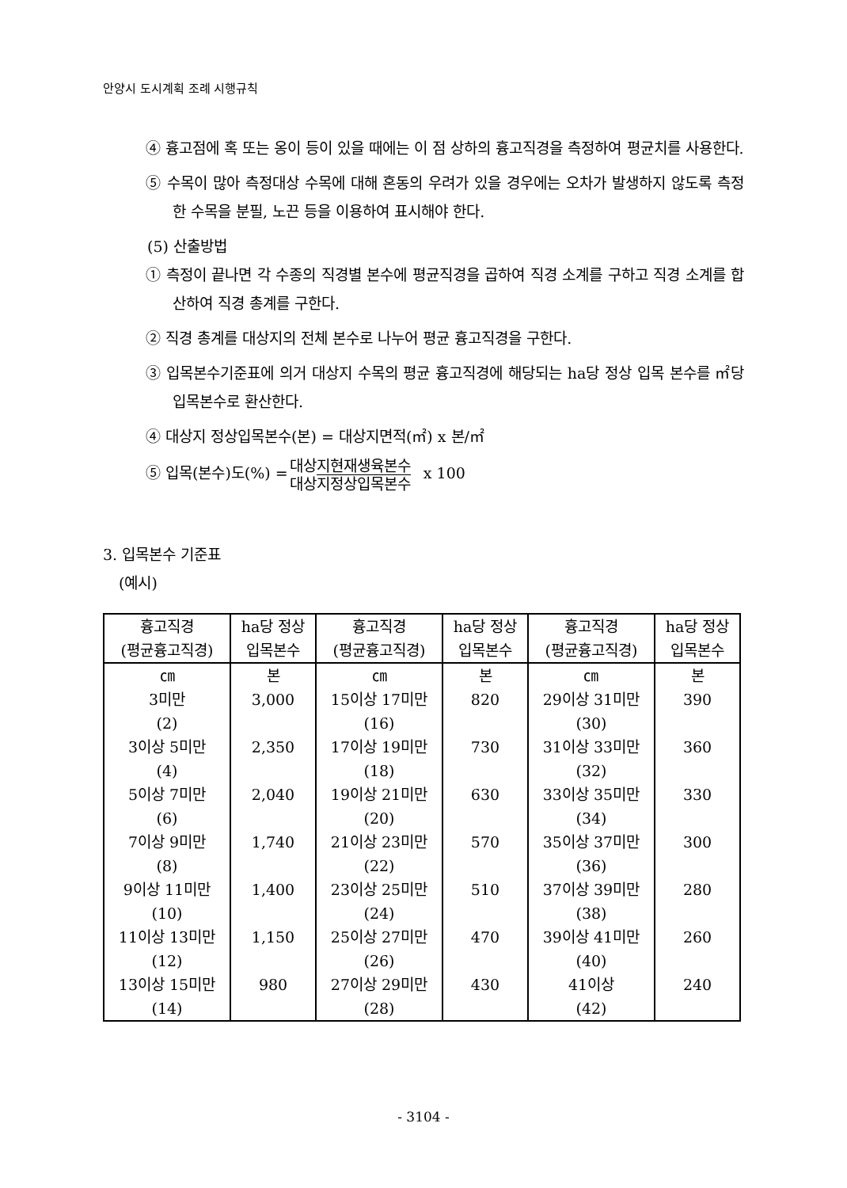안양시 도시계획 조례 시행규칙
④ 흉고점에 혹 또는 옹이 등이 있을 때에는 이 점 상하의 흉고직경을 측정하여 평균치를 사용한다.
⑤ 수목이 많아 측정대상 수목에 대해 혼동의 우려가 있을 경우에는 오차가 발생하지 않도록 측정한 수목을 분필, 노끈 등을 이용하여 표시해야 한다.
(5) 산출방법
① 측정이 끝나면 각 수종의 직경별 본수에 평균직경을 곱하여 직경 소계를 구하고 직경 소계를 합산하여 직경 총계를 구한다.
② 직경 총계를 대상지의 전체 본수로 나누어 평균 흉고직경을 구한다.
③ 입목본수기준표에 의거 대상지 수목의 평균 흉고직경에 해당되는 ha당 정상 입목 본수를 ㎡당 입목본수로 환산한다.
④ 대상지 정상입목본수(본) = 대상지면적(㎡) x 본/㎡
⑤ 입목(본수)도(%) = 대상지현재생육본수 대상지정상입목본수 x 100
3. 입목본수 기준표
(예시)
| 흉고직경 (평균흉고직경) | ha당 정상 입목본수 | 흉고직경 (평균흉고직경) | ha당 정상 입목본수 | 흉고직경 (평균흉고직경) | ha당 정상 입목본수 |
| --- | --- | --- | --- | --- | --- |
| ㎝ | 본 | ㎝ | 본 | ㎝ | 본 |
| 3미만 (2) | 3,000 | 15이상 17미만 (16) | 820 | 29이상 31미만 (30) | 390 |
| 3이상 5미만 (4) | 2,350 | 17이상 19미만 (18) | 730 | 31이상 33미만 (32) | 360 |
| 5이상 7미만 (6) | 2,040 | 19이상 21미만 (20) | 630 | 33이상 35미만 (34) | 330 |
| 7이상 9미만 (8) | 1,740 | 21이상 23미만 (22) | 570 | 35이상 37미만 (36) | 300 |
| 9이상 11미만 (10) | 1,400 | 23이상 25미만 (24) | 510 | 37이상 39미만 (38) | 280 |
| 11이상 13미만 (12) | 1,150 | 25이상 27미만 (26) | 470 | 39이상 41미만 (40) | 260 |
| 13이상 15미만 (14) | 980 | 27이상 29미만 (28) | 430 | 41이상 (42) | 240 |
- 3104 -